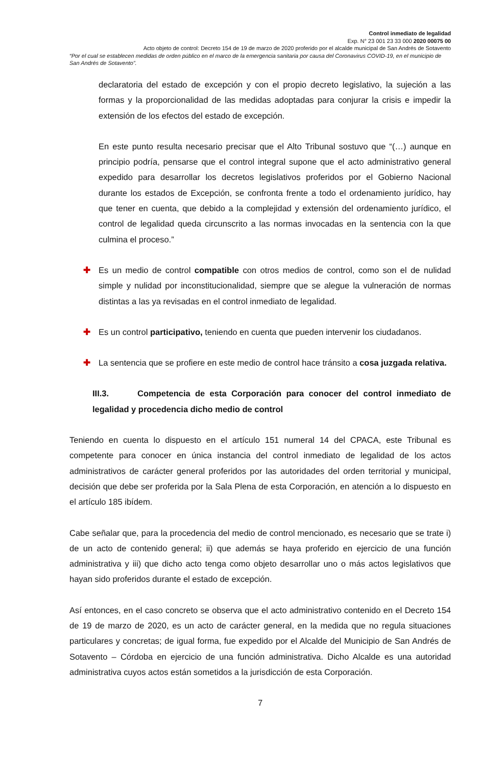Control inmediato de legalidad
Exp. N° 23 001 23 33 000 2020 00075 00
Acto objeto de control: Decreto 154 de 19 de marzo de 2020 proferido por el alcalde municipal de San Andrés de Sotavento
“Por el cual se establecen medidas de orden público en el marco de la emergencia sanitaria por causa del Coronavirus COVID-19, en el municipio de San Andrés de Sotavento”.
declaratoria del estado de excepción y con el propio decreto legislativo, la sujeción a las formas y la proporcionalidad de las medidas adoptadas para conjurar la crisis e impedir la extensión de los efectos del estado de excepción.
En este punto resulta necesario precisar que el Alto Tribunal sostuvo que “(…) aunque en principio podría, pensarse que el control integral supone que el acto administrativo general expedido para desarrollar los decretos legislativos proferidos por el Gobierno Nacional durante los estados de Excepción, se confronta frente a todo el ordenamiento jurídico, hay que tener en cuenta, que debido a la complejidad y extensión del ordenamiento jurídico, el control de legalidad queda circunscrito a las normas invocadas en la sentencia con la que culmina el proceso.”
✚ Es un medio de control compatible con otros medios de control, como son el de nulidad simple y nulidad por inconstitucionalidad, siempre que se alegue la vulneración de normas distintas a las ya revisadas en el control inmediato de legalidad.
✚ Es un control participativo, teniendo en cuenta que pueden intervenir los ciudadanos.
✚ La sentencia que se profiere en este medio de control hace tránsito a cosa juzgada relativa.
III.3. Competencia de esta Corporación para conocer del control inmediato de legalidad y procedencia dicho medio de control
Teniendo en cuenta lo dispuesto en el artículo 151 numeral 14 del CPACA, este Tribunal es competente para conocer en única instancia del control inmediato de legalidad de los actos administrativos de carácter general proferidos por las autoridades del orden territorial y municipal, decisión que debe ser proferida por la Sala Plena de esta Corporación, en atención a lo dispuesto en el artículo 185 ibídem.
Cabe señalar que, para la procedencia del medio de control mencionado, es necesario que se trate i) de un acto de contenido general; ii) que además se haya proferido en ejercicio de una función administrativa y iii) que dicho acto tenga como objeto desarrollar uno o más actos legislativos que hayan sido proferidos durante el estado de excepción.
Así entonces, en el caso concreto se observa que el acto administrativo contenido en el Decreto 154 de 19 de marzo de 2020, es un acto de carácter general, en la medida que no regula situaciones particulares y concretas; de igual forma, fue expedido por el Alcalde del Municipio de San Andrés de Sotavento – Córdoba en ejercicio de una función administrativa. Dicho Alcalde es una autoridad administrativa cuyos actos están sometidos a la jurisdicción de esta Corporación.
7